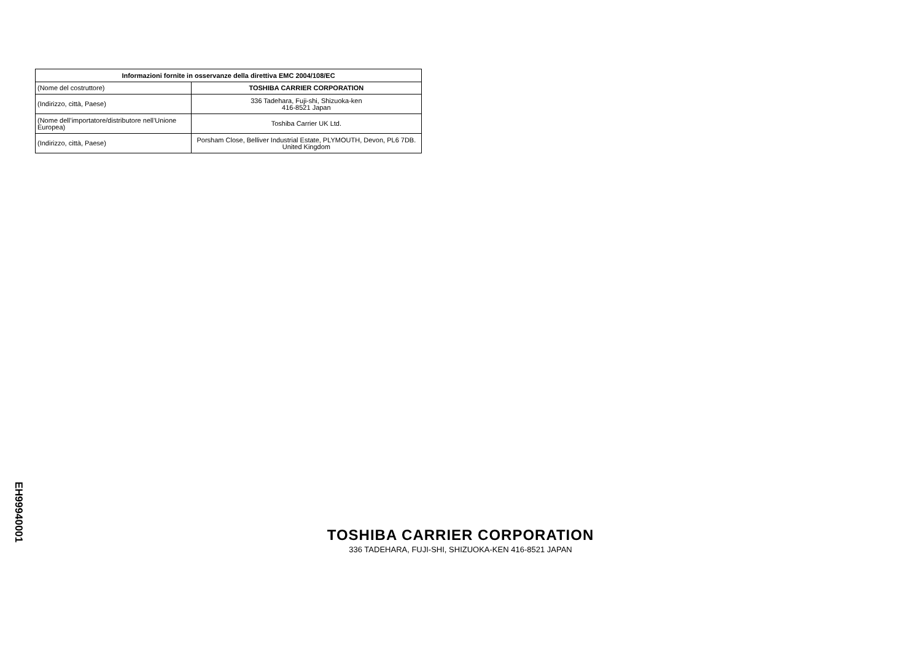| Informazioni fornite in osservanze della direttiva EMC 2004/108/EC | |
| --- | --- |
| (Nome del costruttore) | TOSHIBA CARRIER CORPORATION |
| (Indirizzo, città, Paese) | 336 Tadehara, Fuji-shi, Shizuoka-ken 416-8521 Japan |
| (Nome dell’importatore/distributore nell’Unione Europea) | Toshiba Carrier UK Ltd. |
| (Indirizzo, città, Paese) | Porsham Close, Belliver Industrial Estate, PLYMOUTH, Devon, PL6 7DB. United Kingdom |
EH99940001
TOSHIBA CARRIER CORPORATION
336 TADEHARA, FUJI-SHI, SHIZUOKA-KEN 416-8521 JAPAN